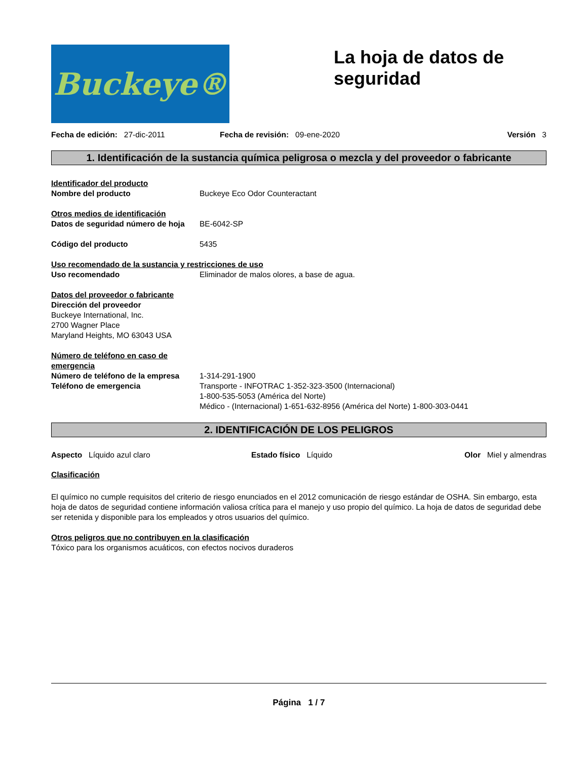Buckeye®
La hoja de datos de seguridad
Fecha de edición: 27-dic-2011 Fecha de revisión: 09-ene-2020
Versión 3
1. Identificación de la sustancia química peligrosa o mezcla y del proveedor o fabricante
Identificador del producto
Nombre del producto Buckeye Eco Odor Counteractant
Otros medios de identificación
Datos de seguridad número de hoja
BE-6042-SP
Código del producto 5435
Uso recomendado de la sustancia y restricciones de uso
Uso recomendado Eliminador de malos olores, a base de agua.
Datos del proveedor o fabricante
Dirección del proveedor
Buckeye International, Inc.
2700 Wagner Place
Maryland Heights, MO 63043 USA
Número de teléfono en caso de emergencia
Número de teléfono de la empresa
1-314-291-1900
Teléfono de emergencia Transporte - INFOTRAC 1-352-323-3500 (Internacional)
1-800-535-5053 (América del Norte)
Médico - (Internacional) 1-651-632-8956 (América del Norte) 1-800-303-0441
2. IDENTIFICACIÓN DE LOS PELIGROS
Aspecto Líquido azul claro Estado físico Líquido Olor Miel y almendras
Clasificación
El químico no cumple requisitos del criterio de riesgo enunciados en el 2012 comunicación de riesgo estándar de OSHA. Sin embargo, esta hoja de datos de seguridad contiene información valiosa crítica para el manejo y uso propio del químico. La hoja de datos de seguridad debe ser retenida y disponible para los empleados y otros usuarios del químico.
Otros peligros que no contribuyen en la clasificación
Tóxico para los organismos acuáticos, con efectos nocivos duraderos
Página 1 / 7